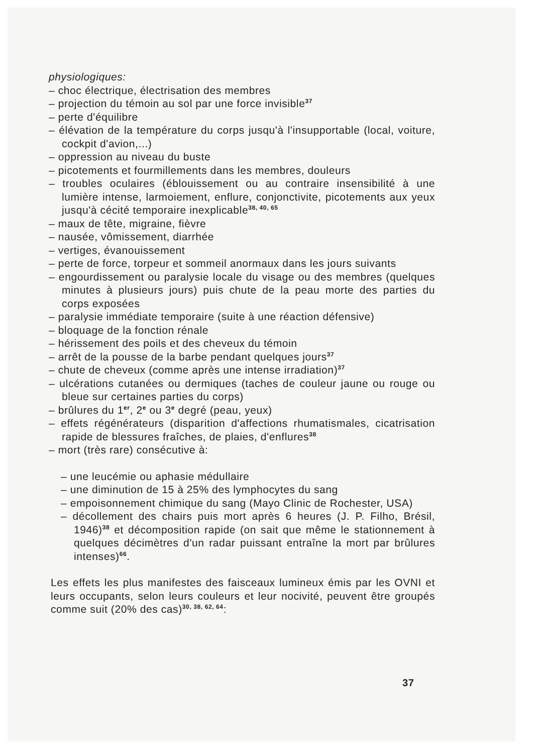physiologiques:
– choc électrique, électrisation des membres
– projection du témoin au sol par une force invisible<sup>37</sup>
– perte d'équilibre
– élévation de la température du corps jusqu'à l'insupportable (local, voiture, cockpit d'avion,...)
– oppression au niveau du buste
– picotements et fourmillements dans les membres, douleurs
– troubles oculaires (éblouissement ou au contraire insensibilité à une lumière intense, larmoiement, enflure, conjonctivite, picotements aux yeux jusqu'à cécité temporaire inexplicable<sup>38, 40, 65</sup>
– maux de tête, migraine, fièvre
– nausée, vômissement, diarrhée
– vertiges, évanouissement
– perte de force, torpeur et sommeil anormaux dans les jours suivants
– engourdissement ou paralysie locale du visage ou des membres (quelques minutes à plusieurs jours) puis chute de la peau morte des parties du corps exposées
– paralysie immédiate temporaire (suite à une réaction défensive)
– bloquage de la fonction rénale
– hérissement des poils et des cheveux du témoin
– arrêt de la pousse de la barbe pendant quelques jours<sup>37</sup>
– chute de cheveux (comme après une intense irradiation)<sup>37</sup>
– ulcérations cutanées ou dermiques (taches de couleur jaune ou rouge ou bleue sur certaines parties du corps)
– brûlures du 1<sup>er</sup>, 2<sup>e</sup> ou 3<sup>e</sup> degré (peau, yeux)
– effets régénérateurs (disparition d'affections rhumatismales, cicatrisation rapide de blessures fraîches, de plaies, d'enflures<sup>38</sup>
– mort (très rare) consécutive à:
– une leucémie ou aphasie médullaire
– une diminution de 15 à 25% des lymphocytes du sang
– empoisonnement chimique du sang (Mayo Clinic de Rochester, USA)
– décollement des chairs puis mort après 6 heures (J. P. Filho, Brésil, 1946)<sup>38</sup> et décomposition rapide (on sait que même le stationnement à quelques décimètres d'un radar puissant entraîne la mort par brûlures intenses)<sup>66</sup>.
Les effets les plus manifestes des faisceaux lumineux émis par les OVNI et leurs occupants, selon leurs couleurs et leur nocivité, peuvent être groupés comme suit (20% des cas)<sup>30, 38, 62, 64</sup>:
37